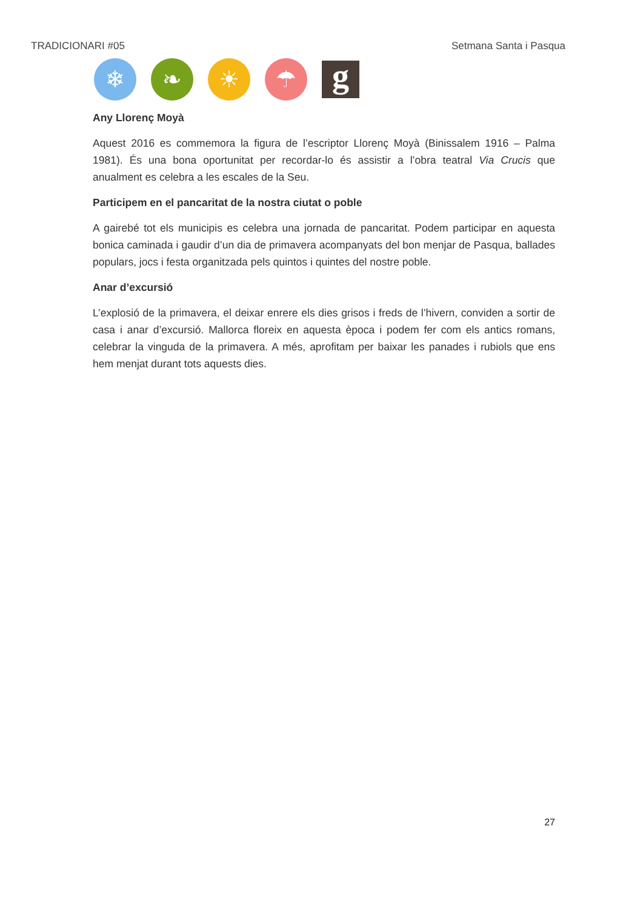TRADICIONARI #05 Setmana Santa i Pasqua
❄ ❧ ☀ ☂
g
Any Llorenç Moyà
Aquest 2016 es commemora la figura de l’escriptor Llorenç Moyà (Binissalem 1916 – Palma 1981). És una bona oportunitat per recordar-lo és assistir a l’obra teatral Via Crucis que anualment es celebra a les escales de la Seu.
Participem en el pancaritat de la nostra ciutat o poble
A gairebé tot els municipis es celebra una jornada de pancaritat. Podem participar en aquesta bonica caminada i gaudir d’un dia de primavera acompanyats del bon menjar de Pasqua, ballades populars, jocs i festa organitzada pels quintos i quintes del nostre poble.
Anar d’excursió
L’explosió de la primavera, el deixar enrere els dies grisos i freds de l’hivern, conviden a sortir de casa i anar d’excursió. Mallorca floreix en aquesta època i podem fer com els antics romans, celebrar la vinguda de la primavera. A més, aprofitam per baixar les panades i rubiols que ens hem menjat durant tots aquests dies.
27